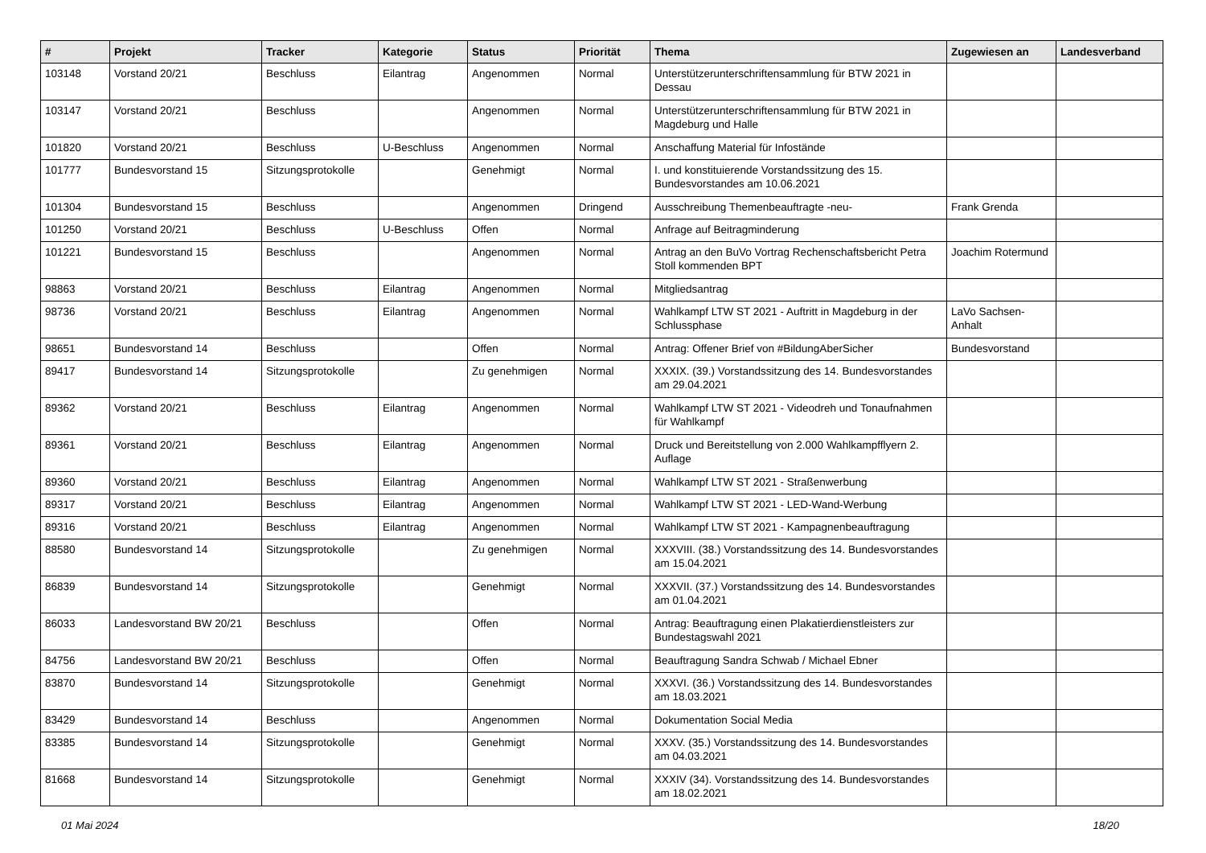| # | Projekt | Tracker | Kategorie | Status | Priorität | Thema | Zugewiesen an | Landesverband |
| --- | --- | --- | --- | --- | --- | --- | --- | --- |
| 103148 | Vorstand 20/21 | Beschluss | Eilantrag | Angenommen | Normal | Unterstützerunterschriftensammlung für BTW 2021 in Dessau | | |
| 103147 | Vorstand 20/21 | Beschluss | | Angenommen | Normal | Unterstützerunterschriftensammlung für BTW 2021 in Magdeburg und Halle | | |
| 101820 | Vorstand 20/21 | Beschluss | U-Beschluss | Angenommen | Normal | Anschaffung Material für Infostände | | |
| 101777 | Bundesvorstand 15 | Sitzungsprotokolle | | Genehmigt | Normal | I. und konstituierende Vorstandssitzung des 15. Bundesvorstandes am 10.06.2021 | | |
| 101304 | Bundesvorstand 15 | Beschluss | | Angenommen | Dringend | Ausschreibung Themenbeauftragte -neu- | Frank Grenda | |
| 101250 | Vorstand 20/21 | Beschluss | U-Beschluss | Offen | Normal | Anfrage auf Beitragminderung | | |
| 101221 | Bundesvorstand 15 | Beschluss | | Angenommen | Normal | Antrag an den BuVo Vortrag Rechenschaftsbericht Petra Stoll kommenden BPT | Joachim Rotermund | |
| 98863 | Vorstand 20/21 | Beschluss | Eilantrag | Angenommen | Normal | Mitgliedsantrag | | |
| 98736 | Vorstand 20/21 | Beschluss | Eilantrag | Angenommen | Normal | Wahlkampf LTW ST 2021 - Auftritt in Magdeburg in der Schlussphase | LaVo Sachsen-Anhalt | |
| 98651 | Bundesvorstand 14 | Beschluss | | Offen | Normal | Antrag: Offener Brief von #BildungAberSicher | Bundesvorstand | |
| 89417 | Bundesvorstand 14 | Sitzungsprotokolle | | Zu genehmigen | Normal | XXXIX. (39.) Vorstandssitzung des 14. Bundesvorstandes am 29.04.2021 | | |
| 89362 | Vorstand 20/21 | Beschluss | Eilantrag | Angenommen | Normal | Wahlkampf LTW ST 2021 - Videodreh und Tonaufnahmen für Wahlkampf | | |
| 89361 | Vorstand 20/21 | Beschluss | Eilantrag | Angenommen | Normal | Druck und Bereitstellung von 2.000 Wahlkampfflyern 2. Auflage | | |
| 89360 | Vorstand 20/21 | Beschluss | Eilantrag | Angenommen | Normal | Wahlkampf LTW ST 2021 - Straßenwerbung | | |
| 89317 | Vorstand 20/21 | Beschluss | Eilantrag | Angenommen | Normal | Wahlkampf LTW ST 2021 - LED-Wand-Werbung | | |
| 89316 | Vorstand 20/21 | Beschluss | Eilantrag | Angenommen | Normal | Wahlkampf LTW ST 2021 - Kampagnenbeauftragung | | |
| 88580 | Bundesvorstand 14 | Sitzungsprotokolle | | Zu genehmigen | Normal | XXXVIII. (38.) Vorstandssitzung des 14. Bundesvorstandes am 15.04.2021 | | |
| 86839 | Bundesvorstand 14 | Sitzungsprotokolle | | Genehmigt | Normal | XXXVII. (37.) Vorstandssitzung des 14. Bundesvorstandes am 01.04.2021 | | |
| 86033 | Landesvorstand BW 20/21 | Beschluss | | Offen | Normal | Antrag: Beauftragung einen Plakatierdienstleisters zur Bundestagswahl 2021 | | |
| 84756 | Landesvorstand BW 20/21 | Beschluss | | Offen | Normal | Beauftragung Sandra Schwab / Michael Ebner | | |
| 83870 | Bundesvorstand 14 | Sitzungsprotokolle | | Genehmigt | Normal | XXXVI. (36.) Vorstandssitzung des 14. Bundesvorstandes am 18.03.2021 | | |
| 83429 | Bundesvorstand 14 | Beschluss | | Angenommen | Normal | Dokumentation Social Media | | |
| 83385 | Bundesvorstand 14 | Sitzungsprotokolle | | Genehmigt | Normal | XXXV. (35.) Vorstandssitzung des 14. Bundesvorstandes am 04.03.2021 | | |
| 81668 | Bundesvorstand 14 | Sitzungsprotokolle | | Genehmigt | Normal | XXXIV (34). Vorstandssitzung des 14. Bundesvorstandes am 18.02.2021 | | |
01 Mai 2024 18/20